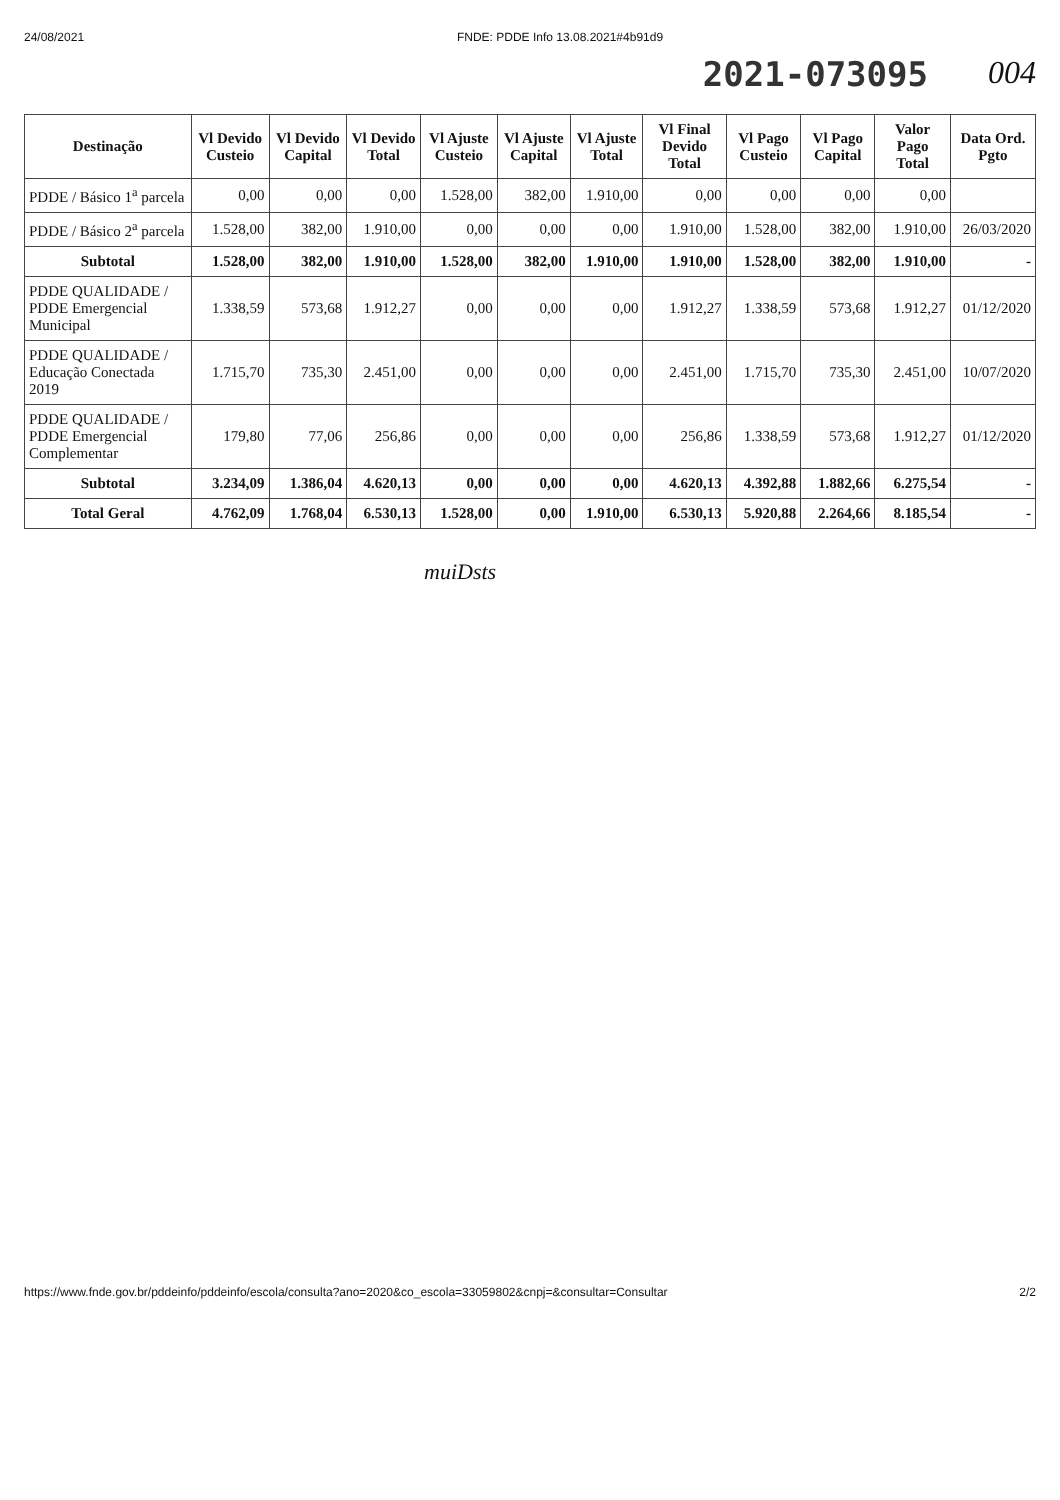24/08/2021 FNDE: PDDE Info 13.08.2021#4b91d9
2021-073095 004
| Destinação | Vl Devido Custeio | Vl Devido Capital | Vl Devido Total | Vl Ajuste Custeio | Vl Ajuste Capital | Vl Ajuste Total | Vl Final Devido Total | Vl Pago Custeio | Vl Pago Capital | Valor Pago Total | Data Ord. Pgto |
| --- | --- | --- | --- | --- | --- | --- | --- | --- | --- | --- | --- |
| PDDE / Básico 1<sup>a</sup> parcela | 0,00 | 0,00 | 0,00 | 1.528,00 | 382,00 | 1.910,00 | 0,00 | 0,00 | 0,00 | 0,00 | |
| PDDE / Básico 2<sup>a</sup> parcela | 1.528,00 | 382,00 | 1.910,00 | 0,00 | 0,00 | 0,00 | 1.910,00 | 1.528,00 | 382,00 | 1.910,00 | 26/03/2020 |
| Subtotal | 1.528,00 | 382,00 | 1.910,00 | 1.528,00 | 382,00 | 1.910,00 | 1.910,00 | 1.528,00 | 382,00 | 1.910,00 | - |
| PDDE QUALIDADE / PDDE Emergencial Municipal | 1.338,59 | 573,68 | 1.912,27 | 0,00 | 0,00 | 0,00 | 1.912,27 | 1.338,59 | 573,68 | 1.912,27 | 01/12/2020 |
| PDDE QUALIDADE / Educação Conectada 2019 | 1.715,70 | 735,30 | 2.451,00 | 0,00 | 0,00 | 0,00 | 2.451,00 | 1.715,70 | 735,30 | 2.451,00 | 10/07/2020 |
| PDDE QUALIDADE / PDDE Emergencial Complementar | 179,80 | 77,06 | 256,86 | 0,00 | 0,00 | 0,00 | 256,86 | 1.338,59 | 573,68 | 1.912,27 | 01/12/2020 |
| Subtotal | 3.234,09 | 1.386,04 | 4.620,13 | 0,00 | 0,00 | 0,00 | 4.620,13 | 4.392,88 | 1.882,66 | 6.275,54 | - |
| Total Geral | 4.762,09 | 1.768,04 | 6.530,13 | 1.528,00 | 0,00 | 1.910,00 | 6.530,13 | 5.920,88 | 2.264,66 | 8.185,54 | - |
muiDsts
https://www.fnde.gov.br/pddeinfo/pddeinfo/escola/consulta?ano=2020&co_escola=33059802&cnpj=&consultar=Consultar 2/2